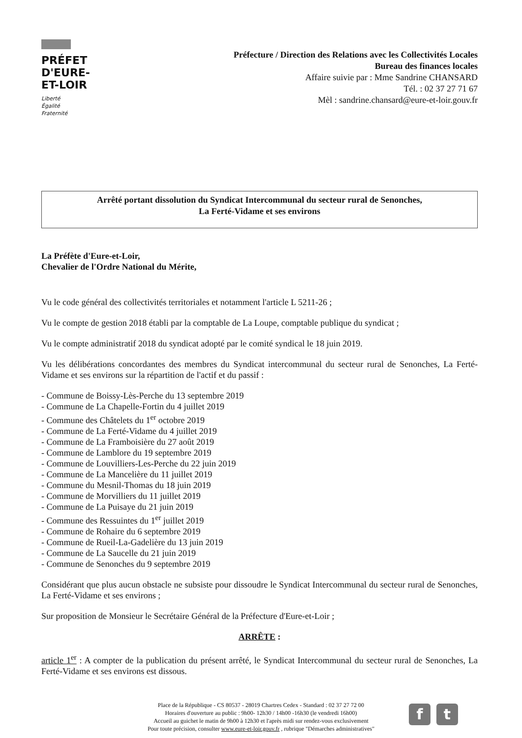PRÉFET
D'EURE-
ET-LOIR
Liberté
Égalité
Fraternité
Préfecture / Direction des Relations avec les Collectivités Locales
Bureau des finances locales
Affaire suivie par : Mme Sandrine CHANSARD
Tél. : 02 37 27 71 67
Mèl : sandrine.chansard@eure-et-loir.gouv.fr
Arrêté portant dissolution du Syndicat Intercommunal du secteur rural de Senonches,
La Ferté-Vidame et ses environs
La Préfète d'Eure-et-Loir,
Chevalier de l'Ordre National du Mérite,
Vu le code général des collectivités territoriales et notamment l'article L 5211-26 ;
Vu le compte de gestion 2018 établi par la comptable de La Loupe, comptable publique du syndicat ;
Vu le compte administratif 2018 du syndicat adopté par le comité syndical le 18 juin 2019.
Vu les délibérations concordantes des membres du Syndicat intercommunal du secteur rural de Senonches, La Ferté-Vidame et ses environs sur la répartition de l'actif et du passif :
- Commune de Boissy-Lès-Perche du 13 septembre 2019
- Commune de La Chapelle-Fortin du 4 juillet 2019
- Commune des Châtelets du 1<sup>er</sup> octobre 2019
- Commune de La Ferté-Vidame du 4 juillet 2019
- Commune de La Framboisière du 27 août 2019
- Commune de Lamblore du 19 septembre 2019
- Commune de Louvilliers-Les-Perche du 22 juin 2019
- Commune de La Mancelière du 11 juillet 2019
- Commune du Mesnil-Thomas du 18 juin 2019
- Commune de Morvilliers du 11 juillet 2019
- Commune de La Puisaye du 21 juin 2019
- Commune des Ressuintes du 1<sup>er</sup> juillet 2019
- Commune de Rohaire du 6 septembre 2019
- Commune de Rueil-La-Gadelière du 13 juin 2019
- Commune de La Saucelle du 21 juin 2019
- Commune de Senonches du 9 septembre 2019
Considérant que plus aucun obstacle ne subsiste pour dissoudre le Syndicat Intercommunal du secteur rural de Senonches, La Ferté-Vidame et ses environs ;
Sur proposition de Monsieur le Secrétaire Général de la Préfecture d'Eure-et-Loir ;
ARRÊTE :
article 1<sup>er</sup> : A compter de la publication du présent arrêté, le Syndicat Intercommunal du secteur rural de Senonches, La Ferté-Vidame et ses environs est dissous.
Place de la République - CS 80537 - 28019 Chartres Cedex - Standard : 02 37 27 72 00
Horaires d'ouverture au public : 9h00- 12h30 / 14h00 -16h30 (le vendredi 16h00)
Accueil au guichet le matin de 9h00 à 12h30 et l'après midi sur rendez-vous exclusivement
Pour toute précision, consulter www.eure-et-loir.gouv.fr , rubrique "Démarches administratives"
f t